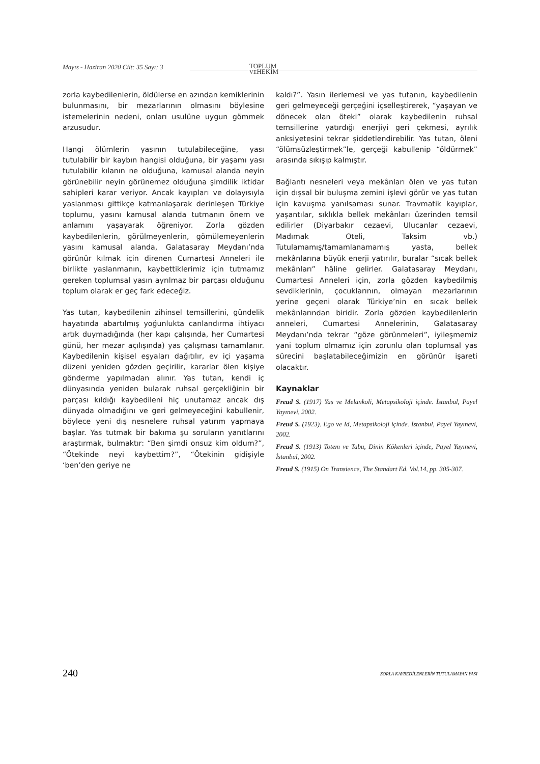Mayıs - Haziran 2020 Cilt: 35 Sayı: 3
TOPLUM
VEHEKİM
zorla kaybedilenlerin, öldülerse en azından kemiklerinin bulunmasını, bir mezarlarının olmasını böylesine istemelerinin nedeni, onları usulüne uygun gömmek arzusudur.
Hangi ölümlerin yasının tutulabileceğine, yası tutulabilir bir kaybın hangisi olduğuna, bir yaşamı yası tutulabilir kılanın ne olduğuna, kamusal alanda neyin görünebilir neyin görünemez olduğuna şimdilik iktidar sahipleri karar veriyor. Ancak kayıpları ve dolayısıyla yaslanması gittikçe katmanlaşarak derinleşen Türkiye toplumu, yasını kamusal alanda tutmanın önem ve anlamını yaşayarak öğreniyor. Zorla gözden kaybedilenlerin, görülmeyenlerin, gömülemeyenlerin yasını kamusal alanda, Galatasaray Meydanı’nda görünür kılmak için direnen Cumartesi Anneleri ile birlikte yaslanmanın, kaybettiklerimiz için tutmamız gereken toplumsal yasın ayrılmaz bir parçası olduğunu toplum olarak er geç fark edeceğiz.
Yas tutan, kaybedilenin zihinsel temsillerini, gündelik hayatında abartılmış yoğunlukta canlandırma ihtiyacı artık duymadığında (her kapı çalışında, her Cumartesi günü, her mezar açılışında) yas çalışması tamamlanır. Kaybedilenin kişisel eşyaları dağıtılır, ev içi yaşama düzeni yeniden gözden geçirilir, kararlar ölen kişiye gönderme yapılmadan alınır. Yas tutan, kendi iç dünyasında yeniden bularak ruhsal gerçekliğinin bir parçası kıldığı kaybedileni hiç unutamaz ancak dış dünyada olmadığını ve geri gelmeyeceğini kabullenir, böylece yeni dış nesnelere ruhsal yatırım yapmaya başlar. Yas tutmak bir bakıma şu soruların yanıtlarını araştırmak, bulmaktır: “Ben şimdi onsuz kim oldum?”, “Ötekinde neyi kaybettim?”, “Ötekinin gidişiyle ‘ben’den geriye ne
kaldı?”. Yasın ilerlemesi ve yas tutanın, kaybedilenin geri gelmeyeceği gerçeğini içselleştirerek, “yaşayan ve dönecek olan öteki” olarak kaybedilenin ruhsal temsillerine yatırdığı enerjiyi geri çekmesi, ayrılık anksiyetesini tekrar şiddetlendirebilir. Yas tutan, öleni “ölümsüzleştirmek”le, gerçeği kabullenip “öldürmek” arasında sıkışıp kalmıştır.
Bağlantı nesneleri veya mekânları ölen ve yas tutan için dışsal bir buluşma zemini işlevi görür ve yas tutan için kavuşma yanılsaması sunar. Travmatik kayıplar, yaşantılar, sıklıkla bellek mekânları üzerinden temsil edilirler (Diyarbakır cezaevi, Ulucanlar cezaevi, Madımak Oteli, Taksim vb.) Tutulamamış/tamamlanamamış yasta, bellek mekânlarına büyük enerji yatırılır, buralar “sıcak bellek mekânları” hâline gelirler. Galatasaray Meydanı, Cumartesi Anneleri için, zorla gözden kaybedilmiş sevdiklerinin, çocuklarının, olmayan mezarlarının yerine geçeni olarak Türkiye’nin en sıcak bellek mekânlarından biridir. Zorla gözden kaybedilenlerin anneleri, Cumartesi Annelerinin, Galatasaray Meydanı’nda tekrar “göze görünmeleri”, iyileşmemiz yani toplum olmamız için zorunlu olan toplumsal yas sürecini başlatabileceğimizin en görünür işareti olacaktır.
Kaynaklar
Freud S. (1917) Yas ve Melankoli, Metapsikoloji içinde. İstanbul, Payel Yayınevi, 2002.
Freud S. (1923). Ego ve Id, Metapsikoloji içinde. İstanbul, Payel Yayınevi, 2002.
Freud S. (1913) Totem ve Tabu, Dinin Kökenleri içinde, Payel Yayınevi, İstanbul, 2002.
Freud S. (1915) On Transience, The Standart Ed. Vol.14, pp. 305-307.
240 ZORLA KAYBEDİLENLERİN TUTULAMAYAN YASI